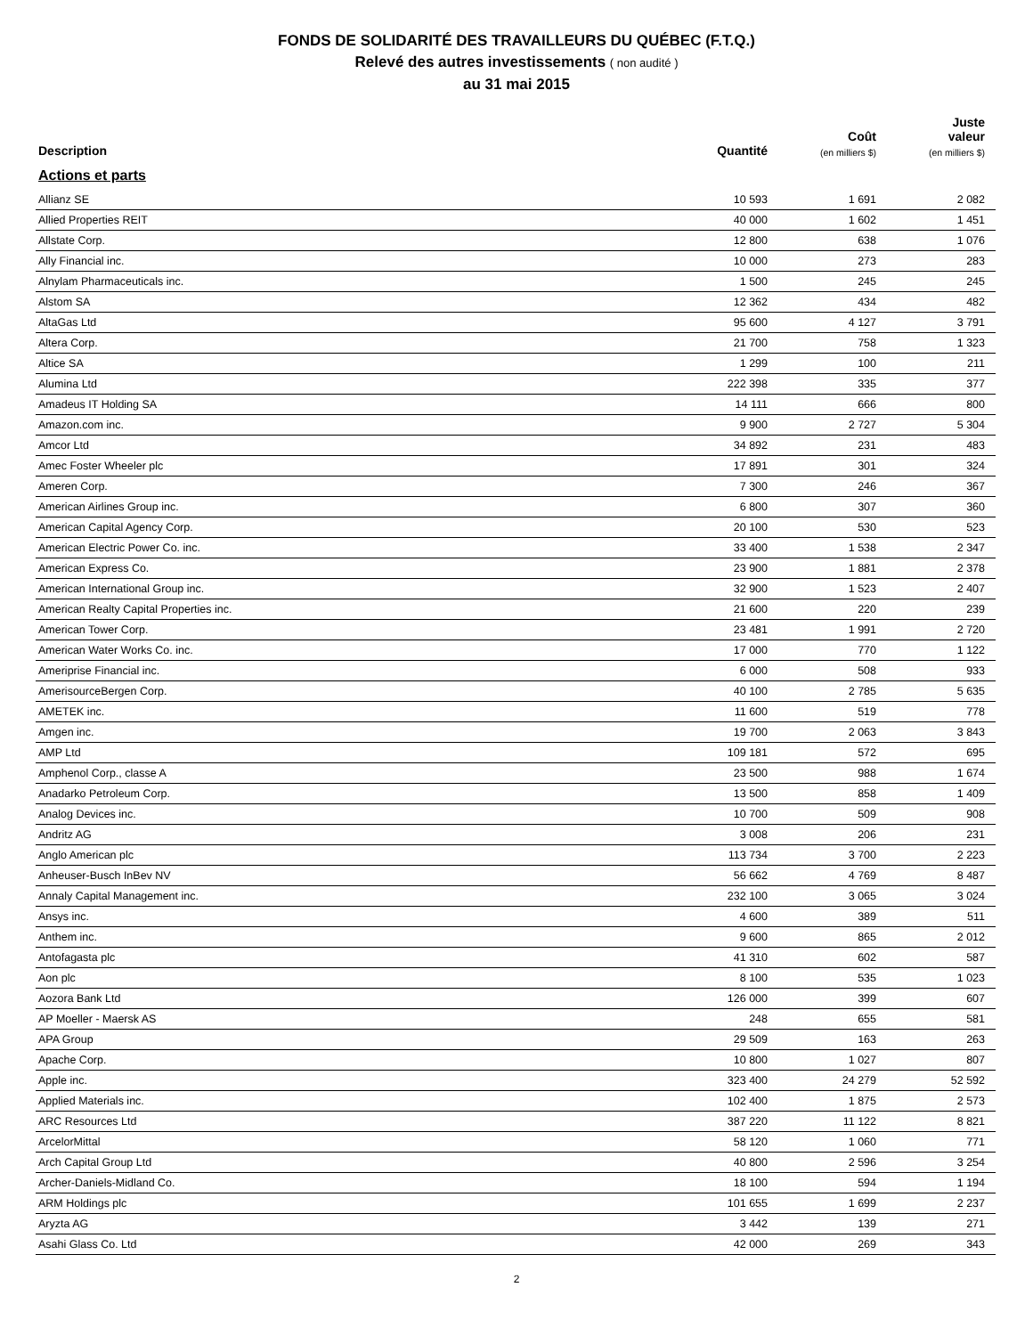FONDS DE SOLIDARITÉ DES TRAVAILLEURS DU QUÉBEC (F.T.Q.)
Relevé des autres investissements ( non audité )
au 31 mai 2015
| Description | Quantité | Coût (en milliers $) | Juste valeur (en milliers $) |
| --- | --- | --- | --- |
| Actions et parts | | | |
| Allianz SE | 10 593 | 1 691 | 2 082 |
| Allied Properties REIT | 40 000 | 1 602 | 1 451 |
| Allstate Corp. | 12 800 | 638 | 1 076 |
| Ally Financial inc. | 10 000 | 273 | 283 |
| Alnylam Pharmaceuticals inc. | 1 500 | 245 | 245 |
| Alstom SA | 12 362 | 434 | 482 |
| AltaGas Ltd | 95 600 | 4 127 | 3 791 |
| Altera Corp. | 21 700 | 758 | 1 323 |
| Altice SA | 1 299 | 100 | 211 |
| Alumina Ltd | 222 398 | 335 | 377 |
| Amadeus IT Holding SA | 14 111 | 666 | 800 |
| Amazon.com inc. | 9 900 | 2 727 | 5 304 |
| Amcor Ltd | 34 892 | 231 | 483 |
| Amec Foster Wheeler plc | 17 891 | 301 | 324 |
| Ameren Corp. | 7 300 | 246 | 367 |
| American Airlines Group inc. | 6 800 | 307 | 360 |
| American Capital Agency Corp. | 20 100 | 530 | 523 |
| American Electric Power Co. inc. | 33 400 | 1 538 | 2 347 |
| American Express Co. | 23 900 | 1 881 | 2 378 |
| American International Group inc. | 32 900 | 1 523 | 2 407 |
| American Realty Capital Properties inc. | 21 600 | 220 | 239 |
| American Tower Corp. | 23 481 | 1 991 | 2 720 |
| American Water Works Co. inc. | 17 000 | 770 | 1 122 |
| Ameriprise Financial inc. | 6 000 | 508 | 933 |
| AmerisourceBergen Corp. | 40 100 | 2 785 | 5 635 |
| AMETEK inc. | 11 600 | 519 | 778 |
| Amgen inc. | 19 700 | 2 063 | 3 843 |
| AMP Ltd | 109 181 | 572 | 695 |
| Amphenol Corp., classe A | 23 500 | 988 | 1 674 |
| Anadarko Petroleum Corp. | 13 500 | 858 | 1 409 |
| Analog Devices inc. | 10 700 | 509 | 908 |
| Andritz AG | 3 008 | 206 | 231 |
| Anglo American plc | 113 734 | 3 700 | 2 223 |
| Anheuser-Busch InBev NV | 56 662 | 4 769 | 8 487 |
| Annaly Capital Management inc. | 232 100 | 3 065 | 3 024 |
| Ansys inc. | 4 600 | 389 | 511 |
| Anthem inc. | 9 600 | 865 | 2 012 |
| Antofagasta plc | 41 310 | 602 | 587 |
| Aon plc | 8 100 | 535 | 1 023 |
| Aozora Bank Ltd | 126 000 | 399 | 607 |
| AP Moeller - Maersk AS | 248 | 655 | 581 |
| APA Group | 29 509 | 163 | 263 |
| Apache Corp. | 10 800 | 1 027 | 807 |
| Apple inc. | 323 400 | 24 279 | 52 592 |
| Applied Materials inc. | 102 400 | 1 875 | 2 573 |
| ARC Resources Ltd | 387 220 | 11 122 | 8 821 |
| ArcelorMittal | 58 120 | 1 060 | 771 |
| Arch Capital Group Ltd | 40 800 | 2 596 | 3 254 |
| Archer-Daniels-Midland Co. | 18 100 | 594 | 1 194 |
| ARM Holdings plc | 101 655 | 1 699 | 2 237 |
| Aryzta AG | 3 442 | 139 | 271 |
| Asahi Glass Co. Ltd | 42 000 | 269 | 343 |
2